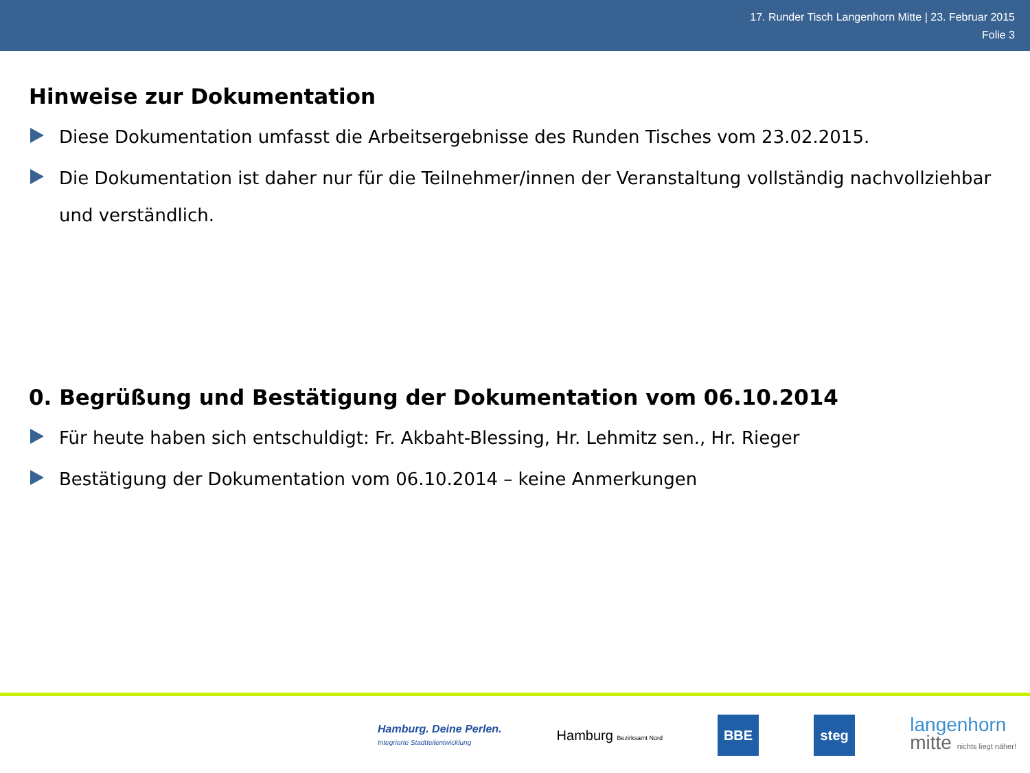17. Runder Tisch Langenhorn Mitte | 23. Februar 2015
Folie 3
Hinweise zur Dokumentation
Diese Dokumentation umfasst die Arbeitsergebnisse des Runden Tisches vom 23.02.2015.
Die Dokumentation ist daher nur für die Teilnehmer/innen der Veranstaltung vollständig nachvollziehbar und verständlich.
0. Begrüßung und Bestätigung der Dokumentation vom 06.10.2014
Für heute haben sich entschuldigt: Fr. Akbaht-Blessing, Hr. Lehmitz sen., Hr. Rieger
Bestätigung der Dokumentation vom 06.10.2014 – keine Anmerkungen
Hamburg. Deine Perlen.
Integrierte Stadtteilentwicklung
Hamburg Bezirksamt Nord
BBE steg
langenhorn
mitte nichts liegt näher!